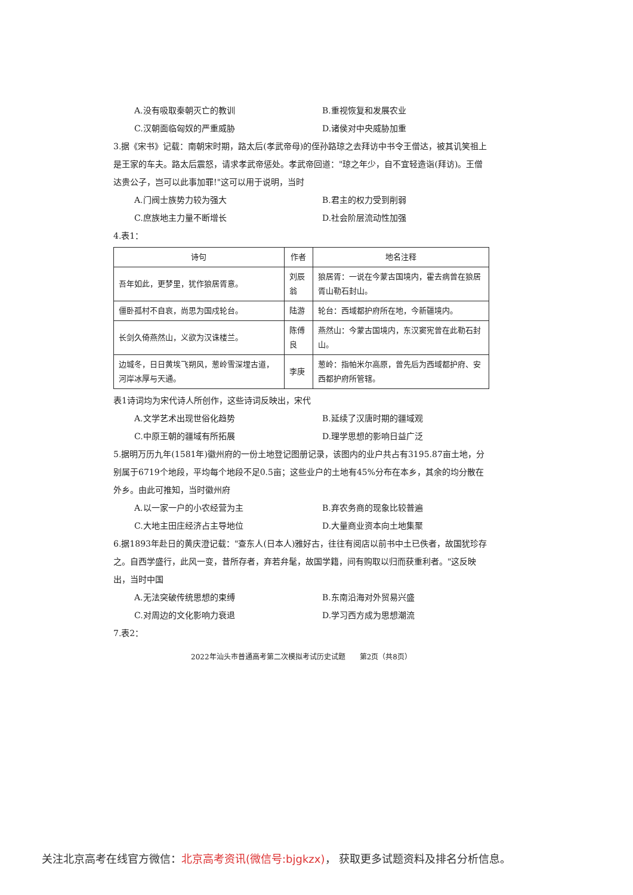A.没有吸取秦朝灭亡的教训 B.重视恢复和发展农业
C.汉朝面临匈奴的严重威胁 D.诸侯对中央威胁加重
3.据《宋书》记载：南朝宋时期，路太后(孝武帝母)的侄孙路琼之去拜访中书令王僧达，被其讥笑祖上是王家的车夫。路太后震怒，请求孝武帝惩处。孝武帝回道："琼之年少，自不宜轻造诣(拜访)。王僧达贵公子，岂可以此事加罪!"这可以用于说明，当时
A.门阀士族势力较为强大 B.君主的权力受到削弱
C.庶族地主力量不断增长 D.社会阶层流动性加强
4.表1：
| 诗句 | 作者 | 地名注释 |
| --- | --- | --- |
| 吾年如此，更梦里，犹作狼居胥意。 | 刘辰翁 | 狼居胥：一说在今蒙古国境内，霍去病曾在狼居胥山勒石封山。 |
| 僵卧孤村不自哀，尚思为国戍轮台。 | 陆游 | 轮台：西域都护府所在地，今新疆境内。 |
| 长剑久倚燕然山，义欲为汉诛楼兰。 | 陈傅良 | 燕然山：今蒙古国境内，东汉窦宪曾在此勒石封山。 |
| 边城冬，日日黄埃飞朔风，葱岭雪深埋古道，河岸冰厚与天通。 | 李庚 | 葱岭：指帕米尔高原，曾先后为西域都护府、安西都护府所管辖。 |
表1诗词均为宋代诗人所创作，这些诗词反映出，宋代
A.文学艺术出现世俗化趋势 B.延续了汉唐时期的疆域观
C.中原王朝的疆域有所拓展 D.理学思想的影响日益广泛
5.据明万历九年(1581年)徽州府的一份土地登记图册记录，该图内的业户共占有3195.87亩土地，分别属于6719个地段，平均每个地段不足0.5亩；这些业户的土地有45%分布在本乡，其余的均分散在外乡。由此可推知，当时徽州府
A.以一家一户的小农经营为主 B.弃农务商的现象比较普遍
C.大地主田庄经济占主导地位 D.大量商业资本向土地集聚
6.据1893年赴日的黄庆澄记载："查东人(日本人)雅好古，往往有阅店以前书中土已佚者，故国犹珍存之。自西学盛行，此风一变，昔所存者，弃若弁髦，故国学籍，间有购取以归而获重利者。"这反映出，当时中国
A.无法突破传统思想的束缚 B.东南沿海对外贸易兴盛
C.对周边的文化影响力衰退 D.学习西方成为思想潮流
7.表2：
2022年汕头市普通高考第二次模拟考试历史试题　　第2页（共8页）
关注北京高考在线官方微信：北京高考资讯(微信号:bjgkzx)， 获取更多试题资料及排名分析信息。